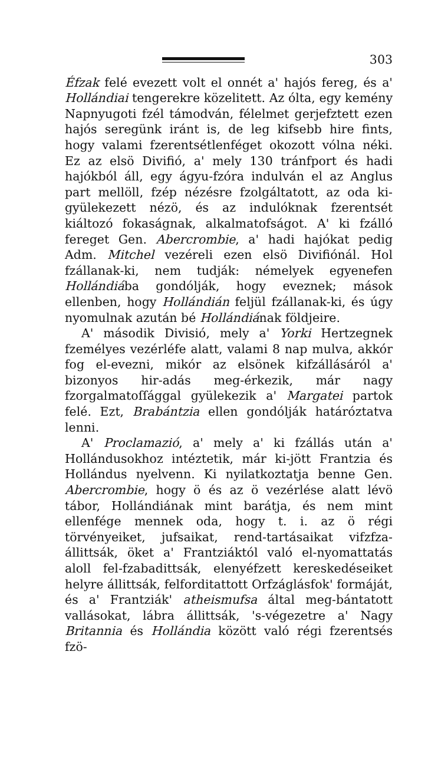303
Éfzak felé evezett volt el onnét a' hajós fereg, és a' Hollándiai tengerekre közelitett. Az ólta, egy kemény Napnyugoti fzél támodván, félelmet gerjefztett ezen hajós seregünk iránt is, de leg kifsebb hire fints, hogy valami fzerentsétlenféget okozott vólna néki. Ez az elsö Divifió, a' mely 130 tránfport és hadi hajókból áll, egy ágyu-fzóra indulván el az Anglus part mellöll, fzép nézésre fzolgáltatott, az oda ki-gyülekezett nézö, és az indulóknak fzerentsét kiáltozó fokaságnak, alkalmatofságot. A' ki fzálló fereget Gen. Abercrombie, a' hadi hajókat pedig Adm. Mitchel vezéreli ezen elsö Divifiónál. Hol fzállanak-ki, nem tudják: némelyek egyenefen Hollándiába gondólják, hogy eveznek; mások ellenben, hogy Hollándián feljül fzállanak-ki, és úgy nyomulnak azután bé Hollándiának földjeire.
A' második Divisió, mely a' Yorki Hertzegnek fzemélyes vezérléfe alatt, valami 8 nap mulva, akkór fog el-evezni, mikór az elsönek kifzállásáról a' bizonyos hir-adás meg-érkezik, már nagy fzorgalmatoſſággal gyülekezik a' Margatei partok felé. Ezt, Brabántzia ellen gondólják határóztatva lenni.
A' Proclamazió, a' mely a' ki fzállás után a' Hollándusokhoz intéztetik, már ki-jött Frantzia és Hollándus nyelvenn. Ki nyilatkoztatja benne Gen. Abercrombie, hogy ö és az ö vezérlése alatt lévö tábor, Hollándiának mint barátja, és nem mint ellenfége mennek oda, hogy t. i. az ö régi törvényeiket, jufsaikat, rend-tartásaikat vifzfza-állittsák, öket a' Frantziáktól való el-nyomattatás aloll fel-fzabadittsák, elenyéfzett kereskedéseiket helyre állittsák, felforditattott Orfzáglásfok' formáját, és a' Frantziák' atheismufsa által meg-bántatott vallásokat, lábra állittsák, 's-végezetre a' Nagy Britannia és Hollándia között való régi fzerentsés fzö-